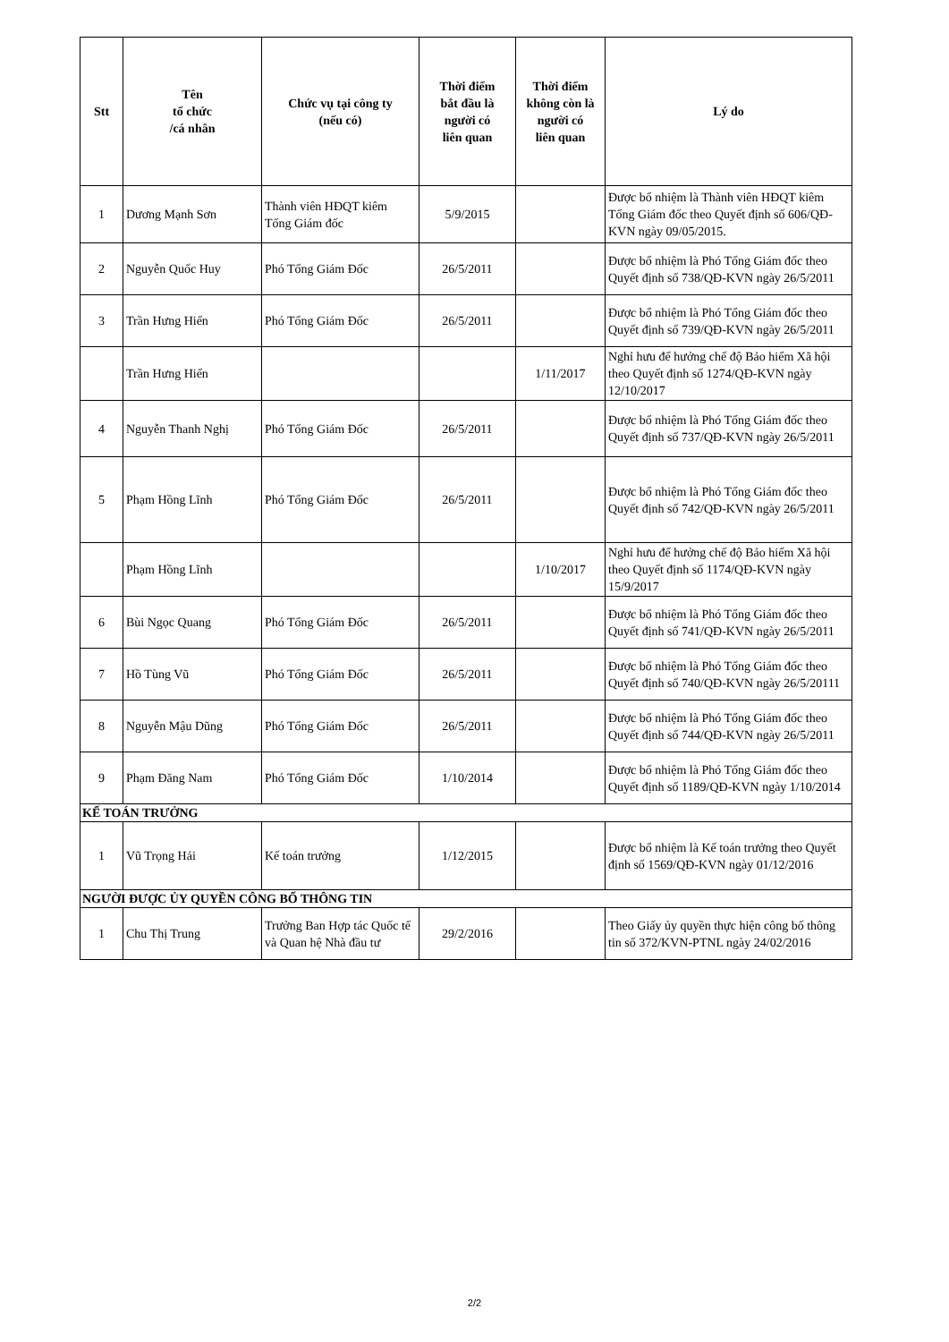| Stt | Tên tổ chức /cá nhân | Chức vụ tại công ty (nếu có) | Thời điểm bắt đầu là người có liên quan | Thời điểm không còn là người có liên quan | Lý do |
| --- | --- | --- | --- | --- | --- |
| 1 | Dương Mạnh Sơn | Thành viên HĐQT kiêm Tổng Giám đốc | 5/9/2015 | | Được bổ nhiệm là Thành viên HĐQT kiêm Tổng Giám đốc theo Quyết định số 606/QĐ-KVN ngày 09/05/2015. |
| 2 | Nguyễn Quốc Huy | Phó Tổng Giám Đốc | 26/5/2011 | | Được bổ nhiệm là Phó Tổng Giám đốc theo Quyết định số 738/QĐ-KVN ngày 26/5/2011 |
| 3 | Trần Hưng Hiển | Phó Tổng Giám Đốc | 26/5/2011 | | Được bổ nhiệm là Phó Tổng Giám đốc theo Quyết định số 739/QĐ-KVN ngày 26/5/2011 |
| | Trần Hưng Hiển | | | 1/11/2017 | Nghỉ hưu để hưởng chế độ Bảo hiểm Xã hội theo Quyết định số 1274/QĐ-KVN ngày 12/10/2017 |
| 4 | Nguyễn Thanh Nghị | Phó Tổng Giám Đốc | 26/5/2011 | | Được bổ nhiệm là Phó Tổng Giám đốc theo Quyết định số 737/QĐ-KVN ngày 26/5/2011 |
| 5 | Phạm Hồng Lĩnh | Phó Tổng Giám Đốc | 26/5/2011 | | Được bổ nhiệm là Phó Tổng Giám đốc theo Quyết định số 742/QĐ-KVN ngày 26/5/2011 |
| | Phạm Hồng Lĩnh | | | 1/10/2017 | Nghỉ hưu để hưởng chế độ Bảo hiểm Xã hội theo Quyết định số 1174/QĐ-KVN ngày 15/9/2017 |
| 6 | Bùi Ngọc Quang | Phó Tổng Giám Đốc | 26/5/2011 | | Được bổ nhiệm là Phó Tổng Giám đốc theo Quyết định số 741/QĐ-KVN ngày 26/5/2011 |
| 7 | Hồ Tùng Vũ | Phó Tổng Giám Đốc | 26/5/2011 | | Được bổ nhiệm là Phó Tổng Giám đốc theo Quyết định số 740/QĐ-KVN ngày 26/5/20111 |
| 8 | Nguyễn Mậu Dũng | Phó Tổng Giám Đốc | 26/5/2011 | | Được bổ nhiệm là Phó Tổng Giám đốc theo Quyết định số 744/QĐ-KVN ngày 26/5/2011 |
| 9 | Phạm Đăng Nam | Phó Tổng Giám Đốc | 1/10/2014 | | Được bổ nhiệm là Phó Tổng Giám đốc theo Quyết định số 1189/QĐ-KVN ngày 1/10/2014 |
| KẾ TOÁN TRƯỞNG | | | | | |
| 1 | Vũ Trọng Hải | Kế toán trưởng | 1/12/2015 | | Được bổ nhiệm là Kế toán trưởng theo Quyết định số 1569/QĐ-KVN ngày 01/12/2016 |
| NGƯỜI ĐƯỢC ỦY QUYỀN CÔNG BỐ THÔNG TIN | | | | | |
| 1 | Chu Thị Trung | Trưởng Ban Hợp tác Quốc tế và Quan hệ Nhà đầu tư | 29/2/2016 | | Theo Giấy ủy quyền thực hiện công bố thông tin số 372/KVN-PTNL ngày 24/02/2016 |
2/2